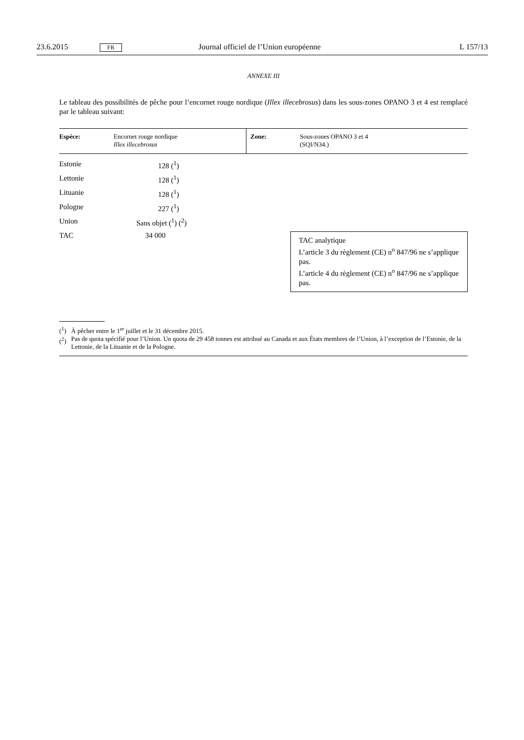23.6.2015 FR Journal officiel de l’Union européenne L 157/13
ANNEXE III
Le tableau des possibilités de pêche pour l’encornet rouge nordique (Illex illecebrosus) dans les sous-zones OPANO 3 et 4 est remplacé par le tableau suivant:
| Espèce: | Encornet rouge nordique Illex illecebrosus | Zone: | Sous-zones OPANO 3 et 4 (SQI/N34.) |
| Estonie | 128 (<sup>1</sup>) | |
| Lettonie | 128 (<sup>1</sup>) | |
| Lituanie | 128 (<sup>1</sup>) | |
| Pologne | 227 (<sup>1</sup>) | |
| Union | Sans objet (<sup>1</sup>) (<sup>2</sup>) | |
| TAC | 34 000 | TAC analytique L’article 3 du règlement (CE) n<sup>o</sup> 847/96 ne s’applique pas. L’article 4 du règlement (CE) n<sup>o</sup> 847/96 ne s’applique pas. |
(<sup>1</sup>) À pêcher entre le 1<sup>er</sup> juillet et le 31 décembre 2015.
(<sup>2</sup>) Pas de quota spécifié pour l’Union. Un quota de 29 458 tonnes est attribué au Canada et aux États membres de l’Union, à l’exception de l’Estonie, de la Lettonie, de la Lituanie et de la Pologne.